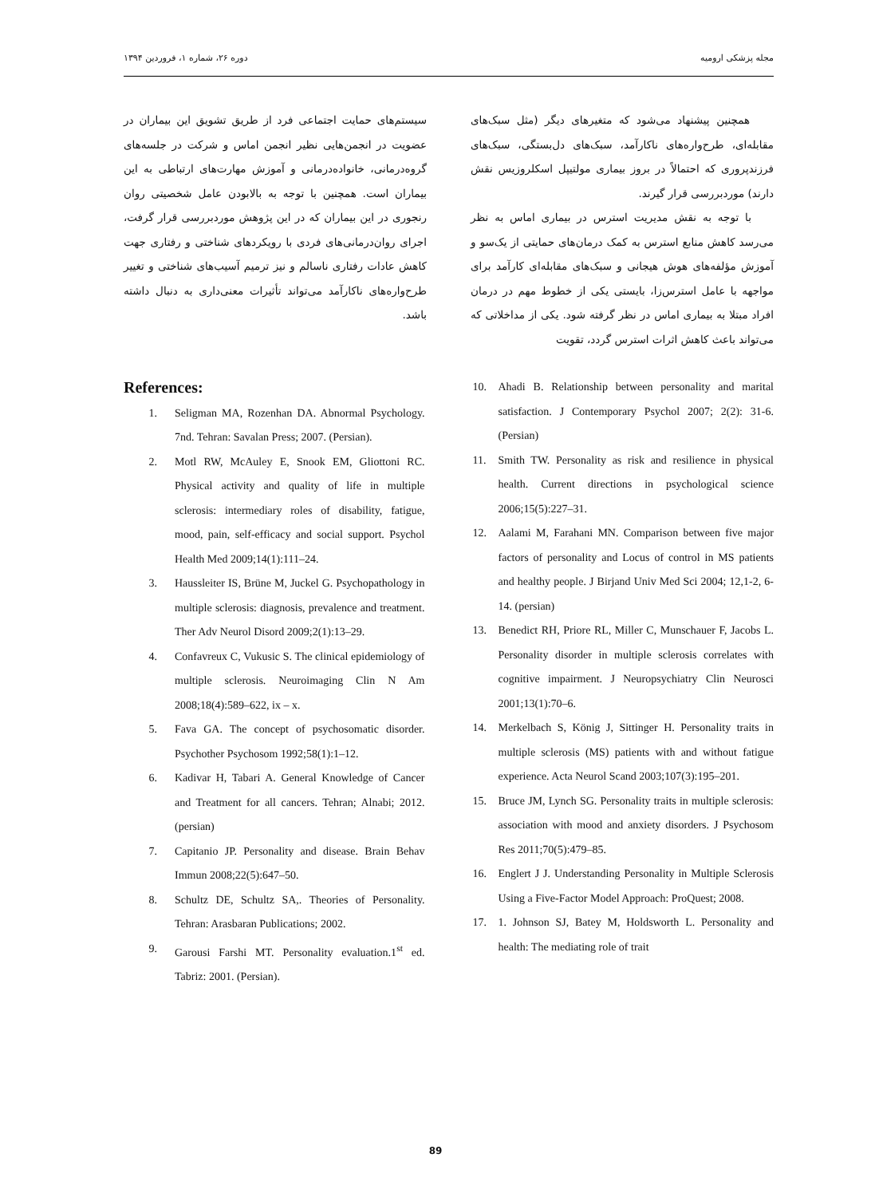مجله پزشکی ارومیه دوره ۲۶، شماره ۱، فروردین ۱۳۹۴
همچنین پیشنهاد می‌شود که متغیرهای دیگر (مثل سبک‌های مقابله‌ای، طرح‌واره‌های ناکارآمد، سبک‌های دل‌بستگی، سبک‌های فرزندپروری که احتمالاً در بروز بیماری مولتیپل اسکلروزیس نقش دارند) موردبررسی قرار گیرند.
با توجه به نقش مدیریت استرس در بیماری اماس به نظر می‌رسد کاهش منابع استرس به کمک درمان‌های حمایتی از یک‌سو و آموزش مؤلفه‌های هوش هیجانی و سبک‌های مقابله‌ای کارآمد برای مواجهه با عامل استرس‌زا، بایستی یکی از خطوط مهم در درمان افراد مبتلا به بیماری اماس در نظر گرفته شود. یکی از مداخلاتی که می‌تواند باعث کاهش اثرات استرس گردد، تقویت
سیستم‌های حمایت اجتماعی فرد از طریق تشویق این بیماران در عضویت در انجمن‌هایی نظیر انجمن اماس و شرکت در جلسه‌های گروه‌درمانی، خانواده‌درمانی و آموزش مهارت‌های ارتباطی به این بیماران است. همچنین با توجه به بالابودن عامل شخصیتی روان رنجوری در این بیماران که در این پژوهش موردبررسی قرار گرفت، اجرای روان‌درمانی‌های فردی با رویکردهای شناختی و رفتاری جهت کاهش عادات رفتاری ناسالم و نیز ترمیم آسیب‌های شناختی و تغییر طرح‌واره‌های ناکارآمد می‌تواند تأثیرات معنی‌داری به دنبال داشته باشد.
References:
1. Seligman MA, Rozenhan DA. Abnormal Psychology. 7nd. Tehran: Savalan Press; 2007. (Persian).
2. Motl RW, McAuley E, Snook EM, Gliottoni RC. Physical activity and quality of life in multiple sclerosis: intermediary roles of disability, fatigue, mood, pain, self-efficacy and social support. Psychol Health Med 2009;14(1):111–24.
3. Haussleiter IS, Brüne M, Juckel G. Psychopathology in multiple sclerosis: diagnosis, prevalence and treatment. Ther Adv Neurol Disord 2009;2(1):13–29.
4. Confavreux C, Vukusic S. The clinical epidemiology of multiple sclerosis. Neuroimaging Clin N Am 2008;18(4):589–622, ix – x.
5. Fava GA. The concept of psychosomatic disorder. Psychother Psychosom 1992;58(1):1–12.
6. Kadivar H, Tabari A. General Knowledge of Cancer and Treatment for all cancers. Tehran; Alnabi; 2012. (persian)
7. Capitanio JP. Personality and disease. Brain Behav Immun 2008;22(5):647–50.
8. Schultz DE, Schultz SA,. Theories of Personality. Tehran: Arasbaran Publications; 2002.
9. Garousi Farshi MT. Personality evaluation.1<sup>st</sup> ed. Tabriz: 2001. (Persian).
10. Ahadi B. Relationship between personality and marital satisfaction. J Contemporary Psychol 2007; 2(2): 31-6. (Persian)
11. Smith TW. Personality as risk and resilience in physical health. Current directions in psychological science 2006;15(5):227–31.
12. Aalami M, Farahani MN. Comparison between five major factors of personality and Locus of control in MS patients and healthy people. J Birjand Univ Med Sci 2004; 12,1-2, 6-14. (persian)
13. Benedict RH, Priore RL, Miller C, Munschauer F, Jacobs L. Personality disorder in multiple sclerosis correlates with cognitive impairment. J Neuropsychiatry Clin Neurosci 2001;13(1):70–6.
14. Merkelbach S, König J, Sittinger H. Personality traits in multiple sclerosis (MS) patients with and without fatigue experience. Acta Neurol Scand 2003;107(3):195–201.
15. Bruce JM, Lynch SG. Personality traits in multiple sclerosis: association with mood and anxiety disorders. J Psychosom Res 2011;70(5):479–85.
16. Englert J J. Understanding Personality in Multiple Sclerosis Using a Five-Factor Model Approach: ProQuest; 2008.
17. 1. Johnson SJ, Batey M, Holdsworth L. Personality and health: The mediating role of trait
89